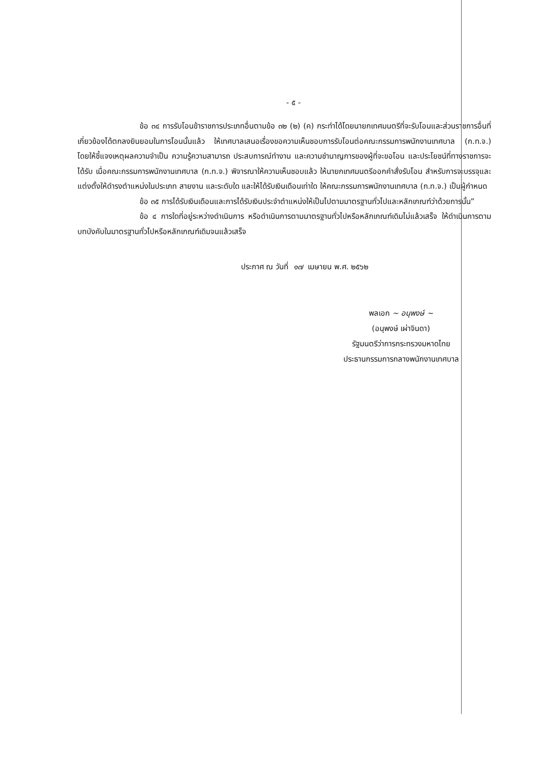- ๕ -
ข้อ ๓๔ การรับโอนข้าราชการประเภทอื่นตามข้อ ๓๒ (๒) (ค) กระทำได้โดยนายกเทศมนตรีที่จะรับโอนและส่วนราชการอื่นที่เกี่ยวข้องได้ตกลงยินยอมในการโอนนั้นแล้ว ให้เทศบาลเสนอเรื่องขอความเห็นชอบการรับโอนต่อคณะกรรมการพนักงานเทศบาล (ก.ท.จ.) โดยให้ชี้แจงเหตุผลความจำเป็น ความรู้ความสามารถ ประสบการณ์ทำงาน และความชำนาญการของผู้ที่จะขอโอน และประโยชน์ที่ทางราชการจะได้รับ เมื่อคณะกรรมการพนักงานเทศบาล (ก.ท.จ.) พิจารณาให้ความเห็นชอบแล้ว ให้นายกเทศมนตรีออกคำสั่งรับโอน สำหรับการจะบรรจุและแต่งตั้งให้ดำรงตำแหน่งในประเภท สายงาน และระดับใด และให้ได้รับเงินเดือนเท่าใด ให้คณะกรรมการพนักงานเทศบาล (ก.ท.จ.) เป็นผู้กำหนด
ข้อ ๓๕ การได้รับเงินเดือนและการได้รับเงินประจำตำแหน่งให้เป็นไปตามมาตรฐานทั่วไปและหลักเกณฑ์ว่าด้วยการนั้น”
ข้อ ๔ การใดที่อยู่ระหว่างดำเนินการ หรือดำเนินการตามมาตรฐานทั่วไปหรือหลักเกณฑ์เดิมไม่แล้วเสร็จ ให้ดำเนินการตามบทบังคับในมาตรฐานทั่วไปหรือหลักเกณฑ์เดิมจนแล้วเสร็จ
ประกาศ ณ วันที่ ๑๗ เมษายน พ.ศ. ๒๕๖๒
พลเอก ~ อนุพงษ์ ~
(อนุพงษ์ เผ่าจินดา)
รัฐมนตรีว่าการกระทรวงมหาดไทย
ประธานกรรมการกลางพนักงานเทศบาล